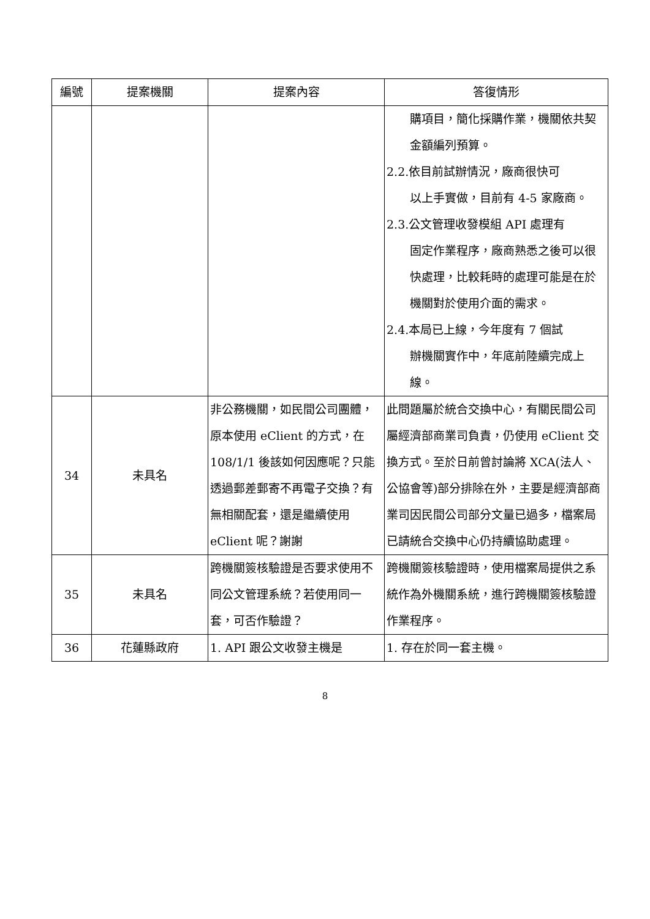| 編號 | 提案機關 | 提案內容 | 答復情形 |
| --- | --- | --- | --- |
| | | | 購項目，簡化採購作業，機關依共契金額編列預算。 2.2.依目前試辦情況，廠商很快可 以上手實做，目前有 4-5 家廠商。 2.3.公文管理收發模組 API 處理有 固定作業程序，廠商熟悉之後可以很快處理，比較耗時的處理可能是在於機關對於使用介面的需求。 2.4.本局已上線，今年度有 7 個試 辦機關實作中，年底前陸續完成上線。 |
| 34 | 未具名 | 非公務機關，如民間公司團體，原本使用 eClient 的方式，在 108/1/1 後該如何因應呢？只能透過郵差郵寄不再電子交換？有無相關配套，還是繼續使用 eClient 呢？謝謝 | 此問題屬於統合交換中心，有關民間公司屬經濟部商業司負責，仍使用 eClient 交換方式。至於日前曾討論將 XCA(法人、公協會等)部分排除在外，主要是經濟部商業司因民間公司部分文量已過多，檔案局已請統合交換中心仍持續協助處理。 |
| 35 | 未具名 | 跨機關簽核驗證是否要求使用不同公文管理系統？若使用同一套，可否作驗證？ | 跨機關簽核驗證時，使用檔案局提供之系統作為外機關系統，進行跨機關簽核驗證作業程序。 |
| 36 | 花蓮縣政府 | 1. API 跟公文收發主機是 | 1. 存在於同一套主機。 |
8